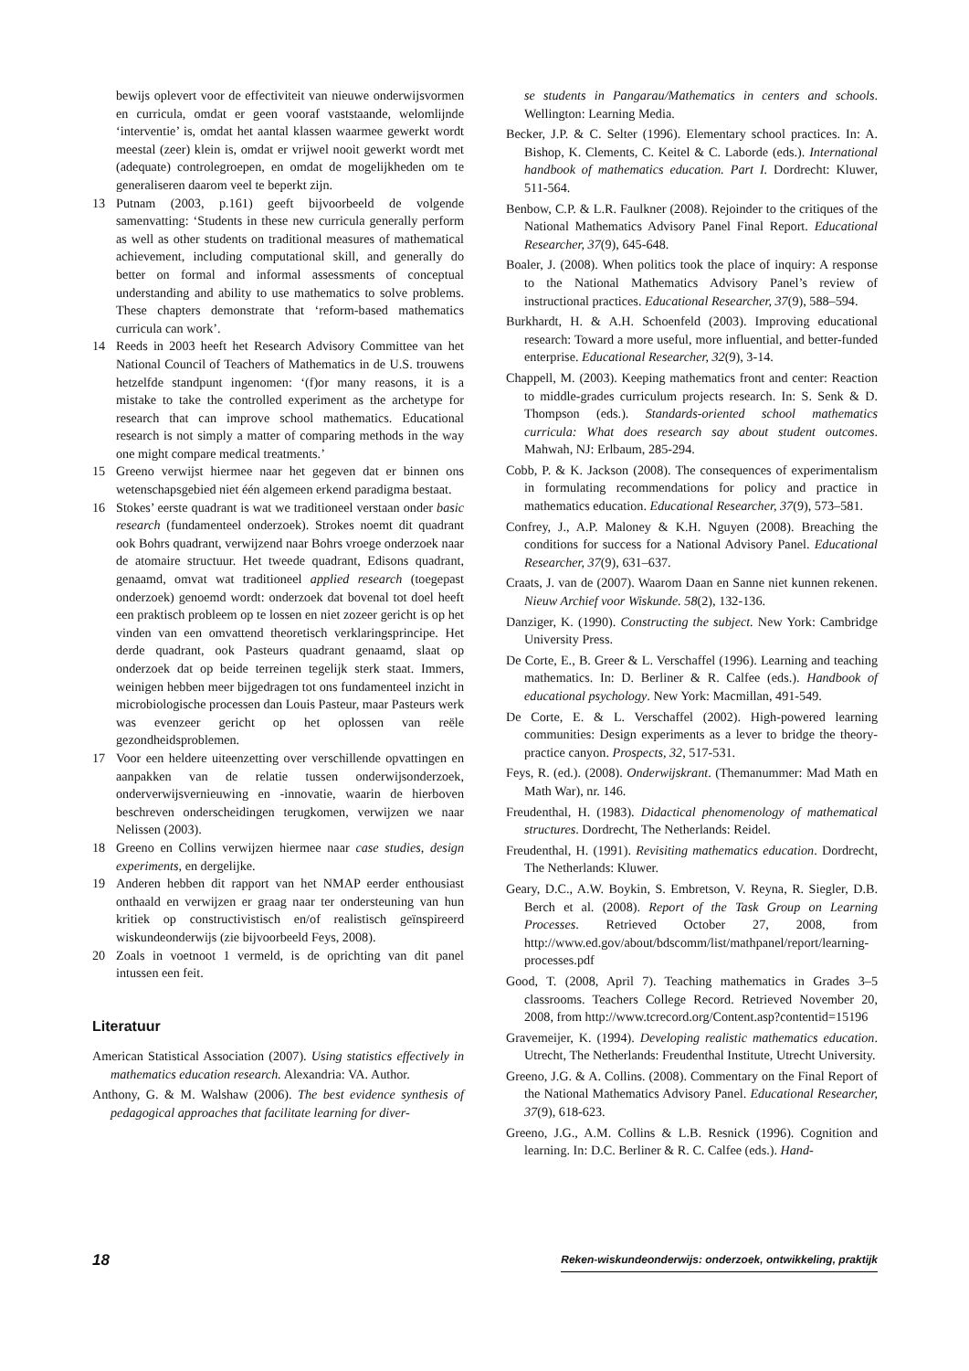bewijs oplevert voor de effectiviteit van nieuwe onderwijsvormen en curricula, omdat er geen vooraf vaststaande, welomlijnde ‘interventie’ is, omdat het aantal klassen waarmee gewerkt wordt meestal (zeer) klein is, omdat er vrijwel nooit gewerkt wordt met (adequate) controlegroepen, en omdat de mogelijkheden om te generaliseren daarom veel te beperkt zijn.
13 Putnam (2003, p.161) geeft bijvoorbeeld de volgende samenvatting: ‘Students in these new curricula generally perform as well as other students on traditional measures of mathematical achievement, including computational skill, and generally do better on formal and informal assessments of conceptual understanding and ability to use mathematics to solve problems. These chapters demonstrate that ‘reform-based mathematics curricula can work’.
14 Reeds in 2003 heeft het Research Advisory Committee van het National Council of Teachers of Mathematics in de U.S. trouwens hetzelfde standpunt ingenomen: ‘(f)or many reasons, it is a mistake to take the controlled experiment as the archetype for research that can improve school mathematics. Educational research is not simply a matter of comparing methods in the way one might compare medical treatments.’
15 Greeno verwijst hiermee naar het gegeven dat er binnen ons wetenschapsgebied niet één algemeen erkend paradigma bestaat.
16 Stokes’ eerste quadrant is wat we traditioneel verstaan onder basic research (fundamenteel onderzoek). Strokes noemt dit quadrant ook Bohrs quadrant, verwijzend naar Bohrs vroege onderzoek naar de atomaire structuur. Het tweede quadrant, Edisons quadrant, genaamd, omvat wat traditioneel applied research (toegepast onderzoek) genoemd wordt: onderzoek dat bovenal tot doel heeft een praktisch probleem op te lossen en niet zozeer gericht is op het vinden van een omvattend theoretisch verklaringsprincipe. Het derde quadrant, ook Pasteurs quadrant genaamd, slaat op onderzoek dat op beide terreinen tegelijk sterk staat. Immers, weinigen hebben meer bijgedragen tot ons fundamenteel inzicht in microbiologische processen dan Louis Pasteur, maar Pasteurs werk was evenzeer gericht op het oplossen van reële gezondheidsproblemen.
17 Voor een heldere uiteenzetting over verschillende opvattingen en aanpakken van de relatie tussen onderwijsonderzoek, onderverwijsvernieuwing en -innovatie, waarin de hierboven beschreven onderscheidingen terugkomen, verwijzen we naar Nelissen (2003).
18 Greeno en Collins verwijzen hiermee naar case studies, design experiments, en dergelijke.
19 Anderen hebben dit rapport van het NMAP eerder enthousiast onthaald en verwijzen er graag naar ter ondersteuning van hun kritiek op constructivistisch en/of realistisch geïnspireerd wiskundeonderwijs (zie bijvoorbeeld Feys, 2008).
20 Zoals in voetnoot 1 vermeld, is de oprichting van dit panel intussen een feit.
Literatuur
American Statistical Association (2007). Using statistics effectively in mathematics education research. Alexandria: VA. Author.
Anthony, G. & M. Walshaw (2006). The best evidence synthesis of pedagogical approaches that facilitate learning for diver-
se students in Pangarau/Mathematics in centers and schools. Wellington: Learning Media.
Becker, J.P. & C. Selter (1996). Elementary school practices. In: A. Bishop, K. Clements, C. Keitel & C. Laborde (eds.). International handbook of mathematics education. Part I. Dordrecht: Kluwer, 511-564.
Benbow, C.P. & L.R. Faulkner (2008). Rejoinder to the critiques of the National Mathematics Advisory Panel Final Report. Educational Researcher, 37(9), 645-648.
Boaler, J. (2008). When politics took the place of inquiry: A response to the National Mathematics Advisory Panel’s review of instructional practices. Educational Researcher, 37(9), 588–594.
Burkhardt, H. & A.H. Schoenfeld (2003). Improving educational research: Toward a more useful, more influential, and better-funded enterprise. Educational Researcher, 32(9), 3-14.
Chappell, M. (2003). Keeping mathematics front and center: Reaction to middle-grades curriculum projects research. In: S. Senk & D. Thompson (eds.). Standards-oriented school mathematics curricula: What does research say about student outcomes. Mahwah, NJ: Erlbaum, 285-294.
Cobb, P. & K. Jackson (2008). The consequences of experimentalism in formulating recommendations for policy and practice in mathematics education. Educational Researcher, 37(9), 573–581.
Confrey, J., A.P. Maloney & K.H. Nguyen (2008). Breaching the conditions for success for a National Advisory Panel. Educational Researcher, 37(9), 631–637.
Craats, J. van de (2007). Waarom Daan en Sanne niet kunnen rekenen. Nieuw Archief voor Wiskunde. 58(2), 132-136.
Danziger, K. (1990). Constructing the subject. New York: Cambridge University Press.
De Corte, E., B. Greer & L. Verschaffel (1996). Learning and teaching mathematics. In: D. Berliner & R. Calfee (eds.). Handbook of educational psychology. New York: Macmillan, 491-549.
De Corte, E. & L. Verschaffel (2002). High-powered learning communities: Design experiments as a lever to bridge the theory-practice canyon. Prospects, 32, 517-531.
Feys, R. (ed.). (2008). Onderwijskrant. (Themanummer: Mad Math en Math War), nr. 146.
Freudenthal, H. (1983). Didactical phenomenology of mathematical structures. Dordrecht, The Netherlands: Reidel.
Freudenthal, H. (1991). Revisiting mathematics education. Dordrecht, The Netherlands: Kluwer.
Geary, D.C., A.W. Boykin, S. Embretson, V. Reyna, R. Siegler, D.B. Berch et al. (2008). Report of the Task Group on Learning Processes. Retrieved October 27, 2008, from http://www.ed.gov/about/bdscomm/list/mathpanel/report/learning-processes.pdf
Good, T. (2008, April 7). Teaching mathematics in Grades 3–5 classrooms. Teachers College Record. Retrieved November 20, 2008, from http://www.tcrecord.org/Content.asp?contentid=15196
Gravemeijer, K. (1994). Developing realistic mathematics education. Utrecht, The Netherlands: Freudenthal Institute, Utrecht University.
Greeno, J.G. & A. Collins. (2008). Commentary on the Final Report of the National Mathematics Advisory Panel. Educational Researcher, 37(9), 618-623.
Greeno, J.G., A.M. Collins & L.B. Resnick (1996). Cognition and learning. In: D.C. Berliner & R. C. Calfee (eds.). Hand-
18 Reken-wiskundeonderwijs: onderzoek, ontwikkeling, praktijk